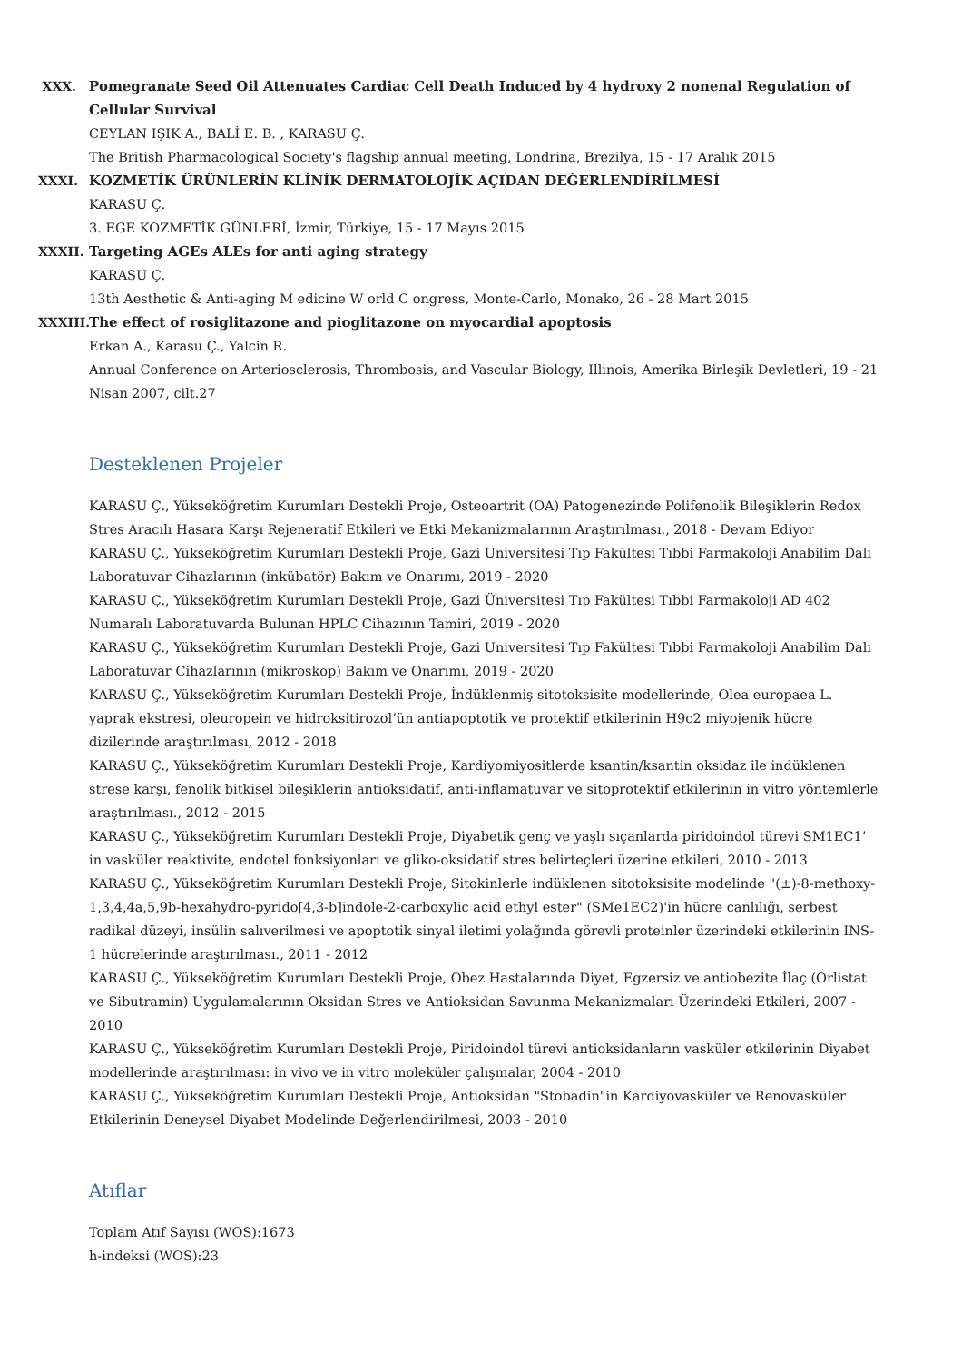XXX. Pomegranate Seed Oil Attenuates Cardiac Cell Death Induced by 4 hydroxy 2 nonenal Regulation of Cellular Survival
CEYLAN IŞIK A., BALİ E. B. , KARASU Ç.
The British Pharmacological Society's flagship annual meeting, Londrina, Brezilya, 15 - 17 Aralık 2015
XXXI. KOZMETİK ÜRÜNLERİN KLİNİK DERMATOLOJİK AÇIDAN DEĞERLENDİRİLMESİ
KARASU Ç.
3. EGE KOZMETİK GÜNLERİ, İzmir, Türkiye, 15 - 17 Mayıs 2015
XXXII.
Targeting AGEs ALEs for anti aging strategy
KARASU Ç.
13th Aesthetic & Anti-aging M edicine W orld C ongress, Monte-Carlo, Monako, 26 - 28 Mart 2015
XXXIII.
The effect of rosiglitazone and pioglitazone on myocardial apoptosis
Erkan A., Karasu Ç., Yalcin R.
Annual Conference on Arteriosclerosis, Thrombosis, and Vascular Biology, Illinois, Amerika Birleşik Devletleri, 19 - 21 Nisan 2007, cilt.27
Desteklenen Projeler
KARASU Ç., Yükseköğretim Kurumları Destekli Proje, Osteoartrit (OA) Patogenezinde Polifenolik Bileşiklerin Redox Stres Aracılı Hasara Karşı Rejeneratif Etkileri ve Etki Mekanizmalarının Araştırılması., 2018 - Devam Ediyor
KARASU Ç., Yükseköğretim Kurumları Destekli Proje, Gazi Universitesi Tıp Fakültesi Tıbbi Farmakoloji Anabilim Dalı Laboratuvar Cihazlarının (inkübatör) Bakım ve Onarımı, 2019 - 2020
KARASU Ç., Yükseköğretim Kurumları Destekli Proje, Gazi Üniversitesi Tıp Fakültesi Tıbbi Farmakoloji AD 402 Numaralı Laboratuvarda Bulunan HPLC Cihazının Tamiri, 2019 - 2020
KARASU Ç., Yükseköğretim Kurumları Destekli Proje, Gazi Universitesi Tıp Fakültesi Tıbbi Farmakoloji Anabilim Dalı Laboratuvar Cihazlarının (mikroskop) Bakım ve Onarımı, 2019 - 2020
KARASU Ç., Yükseköğretim Kurumları Destekli Proje, İndüklenmiş sitotoksisite modellerinde, Olea europaea L. yaprak ekstresi, oleuropein ve hidroksitirozol’ün antiapoptotik ve protektif etkilerinin H9c2 miyojenik hücre dizilerinde araştırılması, 2012 - 2018
KARASU Ç., Yükseköğretim Kurumları Destekli Proje, Kardiyomiyositlerde ksantin/ksantin oksidaz ile indüklenen strese karşı, fenolik bitkisel bileşiklerin antioksidatif, anti-inflamatuvar ve sitoprotektif etkilerinin in vitro yöntemlerle araştırılması., 2012 - 2015
KARASU Ç., Yükseköğretim Kurumları Destekli Proje, Diyabetik genç ve yaşlı sıçanlarda piridoindol türevi SM1EC1’ in vasküler reaktivite, endotel fonksiyonları ve gliko-oksidatif stres belirteçleri üzerine etkileri, 2010 - 2013
KARASU Ç., Yükseköğretim Kurumları Destekli Proje, Sitokinlerle indüklenen sitotoksisite modelinde "(±)-8-methoxy-1,3,4,4a,5,9b-hexahydro-pyrido[4,3-b]indole-2-carboxylic acid ethyl ester" (SMe1EC2)'in hücre canlılığı, serbest radikal düzeyi, insülin salıverilmesi ve apoptotik sinyal iletimi yolağında görevli proteinler üzerindeki etkilerinin INS-1 hücrelerinde araştırılması., 2011 - 2012
KARASU Ç., Yükseköğretim Kurumları Destekli Proje, Obez Hastalarında Diyet, Egzersiz ve antiobezite İlaç (Orlistat ve Sibutramin) Uygulamalarının Oksidan Stres ve Antioksidan Savunma Mekanizmaları Üzerindeki Etkileri, 2007 - 2010
KARASU Ç., Yükseköğretim Kurumları Destekli Proje, Piridoindol türevi antioksidanların vasküler etkilerinin Diyabet modellerinde araştırılması: in vivo ve in vitro moleküler çalışmalar, 2004 - 2010
KARASU Ç., Yükseköğretim Kurumları Destekli Proje, Antioksidan "Stobadin"in Kardiyovasküler ve Renovasküler Etkilerinin Deneysel Diyabet Modelinde Değerlendirilmesi, 2003 - 2010
Atıflar
Toplam Atıf Sayısı (WOS):1673
h-indeksi (WOS):23